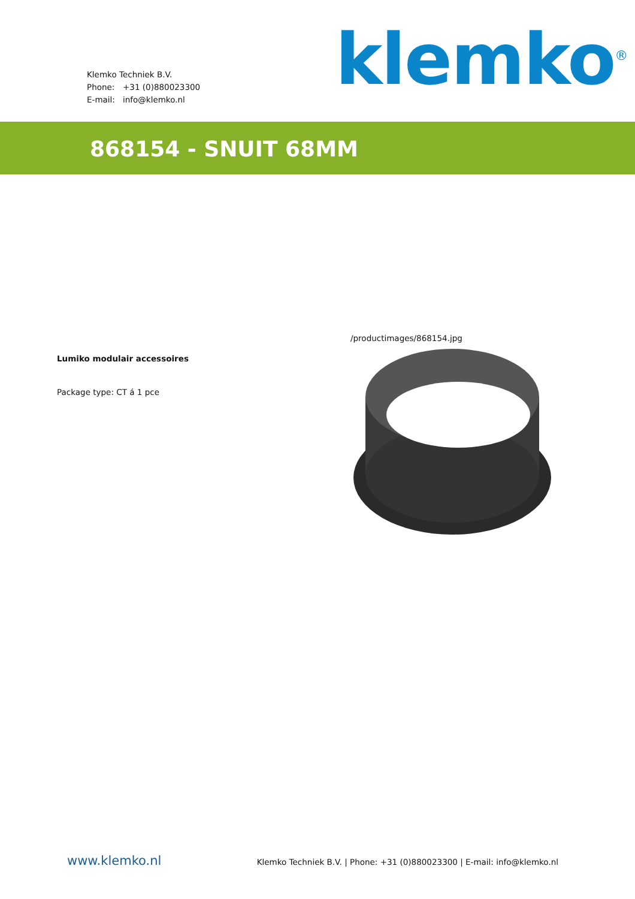Klemko Techniek B.V.
Phone: +31 (0)880023300
E-mail: info@klemko.nl
klemko<sup>®</sup>
868154 - SNUIT 68MM
Lumiko modulair accessoires
Package type: CT á 1 pce
/productimages/868154.jpg
www.klemko.nl
Klemko Techniek B.V. | Phone: +31 (0)880023300 | E-mail: info@klemko.nl